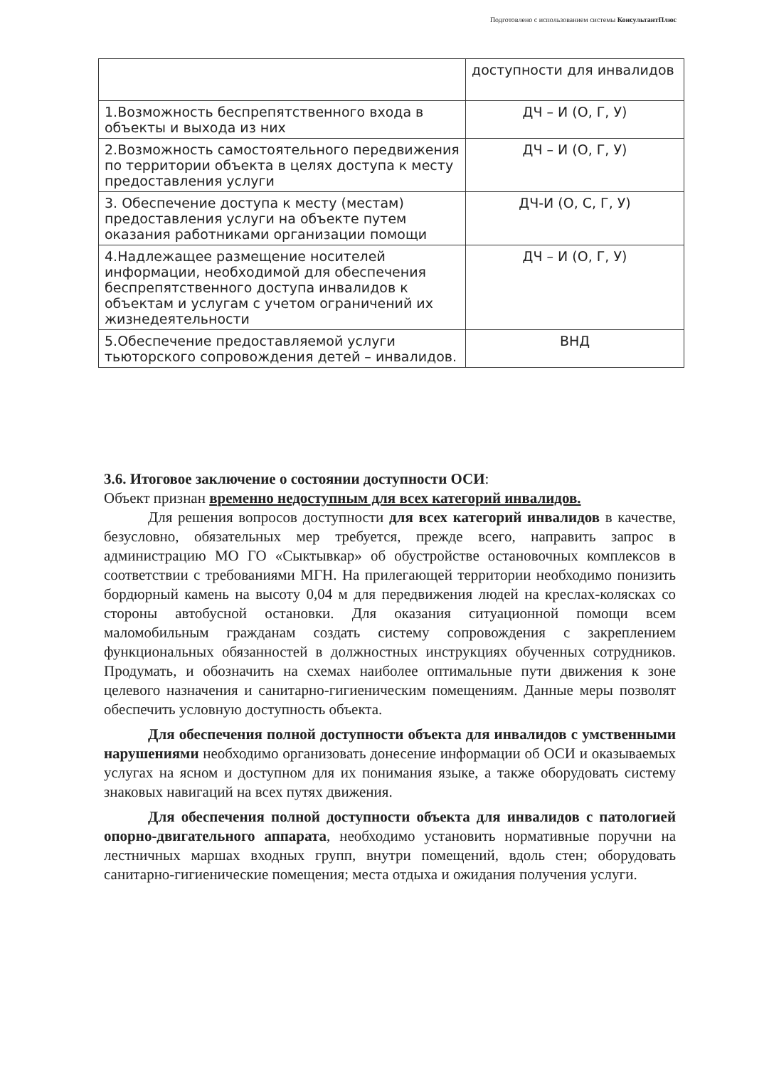Подготовлено с использованием системы КонсультантПлюс
| | доступности для инвалидов |
| 1.Возможность беспрепятственного входа в объекты и выхода из них | ДЧ – И (О, Г, У) |
| 2.Возможность самостоятельного передвижения по территории объекта в целях доступа к месту предоставления услуги | ДЧ – И (О, Г, У) |
| 3. Обеспечение доступа к месту (местам) предоставления услуги на объекте путем оказания работниками организации помощи | ДЧ-И (О, С, Г, У) |
| 4.Надлежащее размещение носителей информации, необходимой для обеспечения беспрепятственного доступа инвалидов к объектам и услугам с учетом ограничений их жизнедеятельности | ДЧ – И (О, Г, У) |
| 5.Обеспечение предоставляемой услуги тьюторского сопровождения детей – инвалидов. | ВНД |
3.6. Итоговое заключение о состоянии доступности ОСИ:
Объект признан временно недоступным для всех категорий инвалидов.
Для решения вопросов доступности для всех категорий инвалидов в качестве, безусловно, обязательных мер требуется, прежде всего, направить запрос в администрацию МО ГО «Сыктывкар» об обустройстве остановочных комплексов в соответствии с требованиями МГН. На прилегающей территории необходимо понизить бордюрный камень на высоту 0,04 м для передвижения людей на креслах-колясках со стороны автобусной остановки. Для оказания ситуационной помощи всем маломобильным гражданам создать систему сопровождения с закреплением функциональных обязанностей в должностных инструкциях обученных сотрудников. Продумать, и обозначить на схемах наиболее оптимальные пути движения к зоне целевого назначения и санитарно-гигиеническим помещениям. Данные меры позволят обеспечить условную доступность объекта.
Для обеспечения полной доступности объекта для инвалидов с умственными нарушениями необходимо организовать донесение информации об ОСИ и оказываемых услугах на ясном и доступном для их понимания языке, а также оборудовать систему знаковых навигаций на всех путях движения.
Для обеспечения полной доступности объекта для инвалидов с патологией опорно-двигательного аппарата, необходимо установить нормативные поручни на лестничных маршах входных групп, внутри помещений, вдоль стен; оборудовать санитарно-гигиенические помещения; места отдыха и ожидания получения услуги.